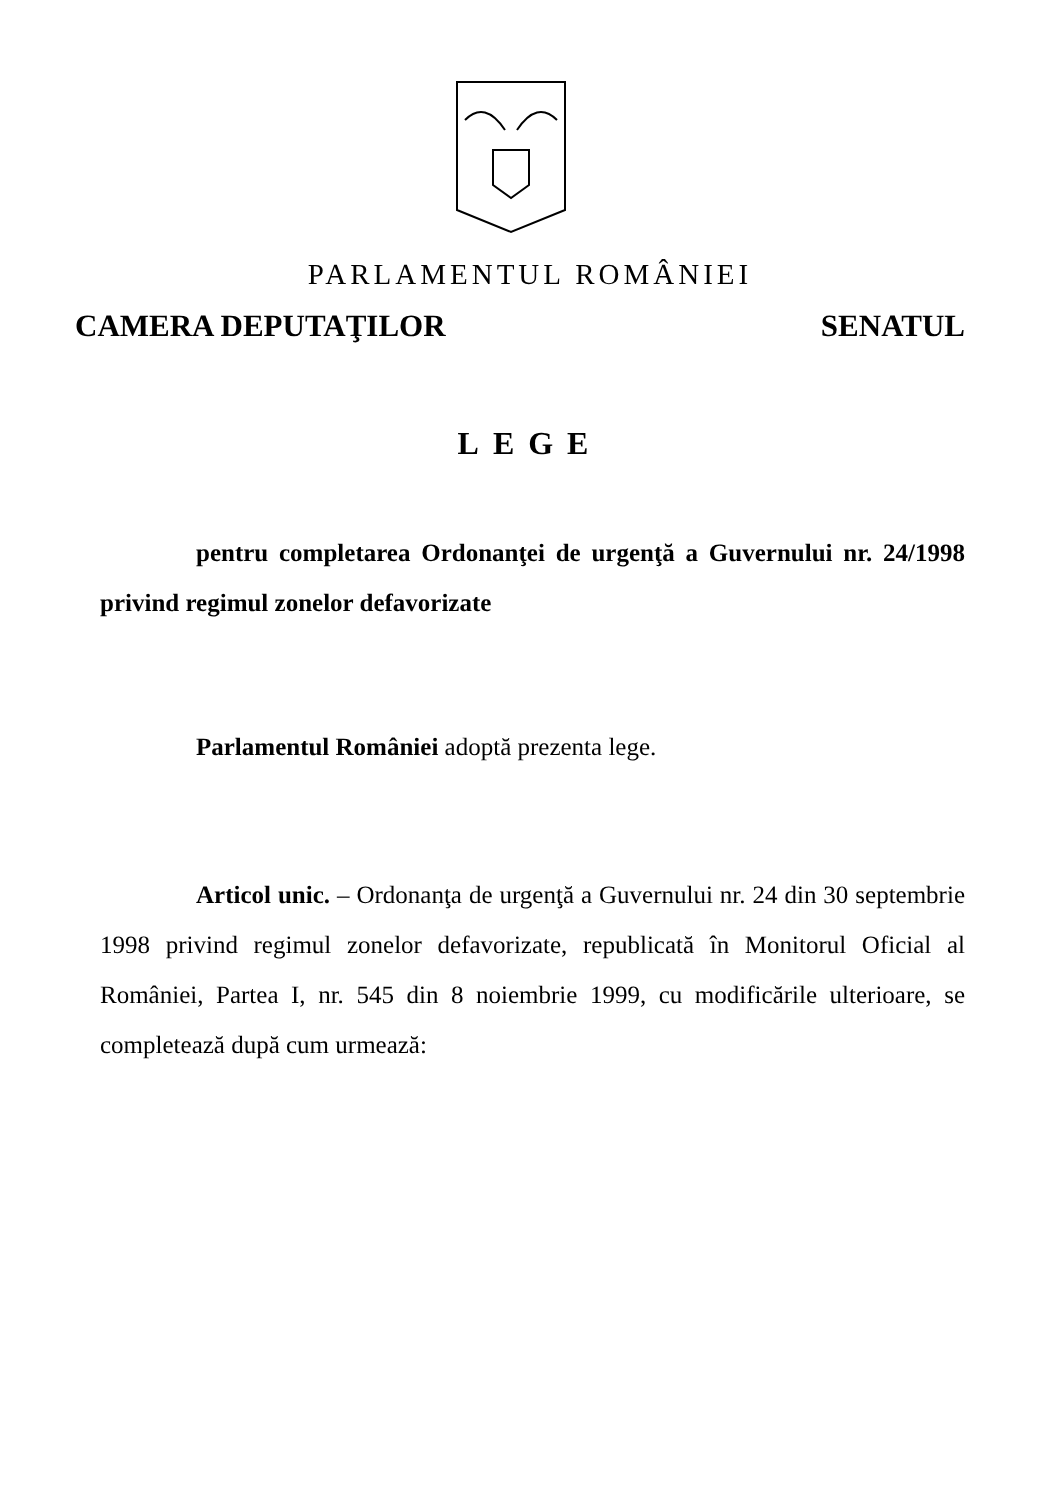PARLAMENTUL ROMÂNIEI
CAMERA DEPUTAŢILOR SENATUL
LEGE
pentru completarea Ordonanţei de urgenţă a Guvernului nr. 24/1998 privind regimul zonelor defavorizate
Parlamentul României adoptă prezenta lege.
Articol unic. – Ordonanţa de urgenţă a Guvernului nr. 24 din 30 septembrie 1998 privind regimul zonelor defavorizate, republicată în Monitorul Oficial al României, Partea I, nr. 545 din 8 noiembrie 1999, cu modificările ulterioare, se completează după cum urmează: